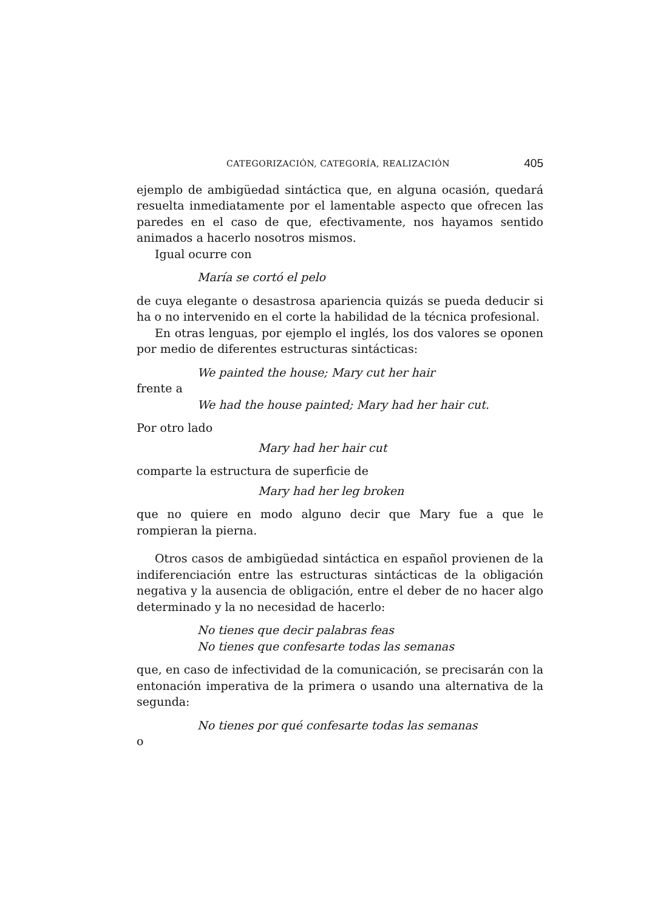CATEGORIZACIÓN, CATEGORÍA, REALIZACIÓN 405
ejemplo de ambigüedad sintáctica que, en alguna ocasión, quedará resuelta inmediatamente por el lamentable aspecto que ofrecen las paredes en el caso de que, efectivamente, nos hayamos sentido animados a hacerlo nosotros mismos.
Igual ocurre con
María se cortó el pelo
de cuya elegante o desastrosa apariencia quizás se pueda deducir si ha o no intervenido en el corte la habilidad de la técnica profesional.
En otras lenguas, por ejemplo el inglés, los dos valores se oponen por medio de diferentes estructuras sintácticas:
We painted the house; Mary cut her hair
frente a
We had the house painted; Mary had her hair cut.
Por otro lado
Mary had her hair cut
comparte la estructura de superficie de
Mary had her leg broken
que no quiere en modo alguno decir que Mary fue a que le rompieran la pierna.
Otros casos de ambigüedad sintáctica en español provienen de la indiferenciación entre las estructuras sintácticas de la obligación negativa y la ausencia de obligación, entre el deber de no hacer algo determinado y la no necesidad de hacerlo:
No tienes que decir palabras feas
No tienes que confesarte todas las semanas
que, en caso de infectividad de la comunicación, se precisarán con la entonación imperativa de la primera o usando una alternativa de la segunda:
No tienes por qué confesarte todas las semanas
o